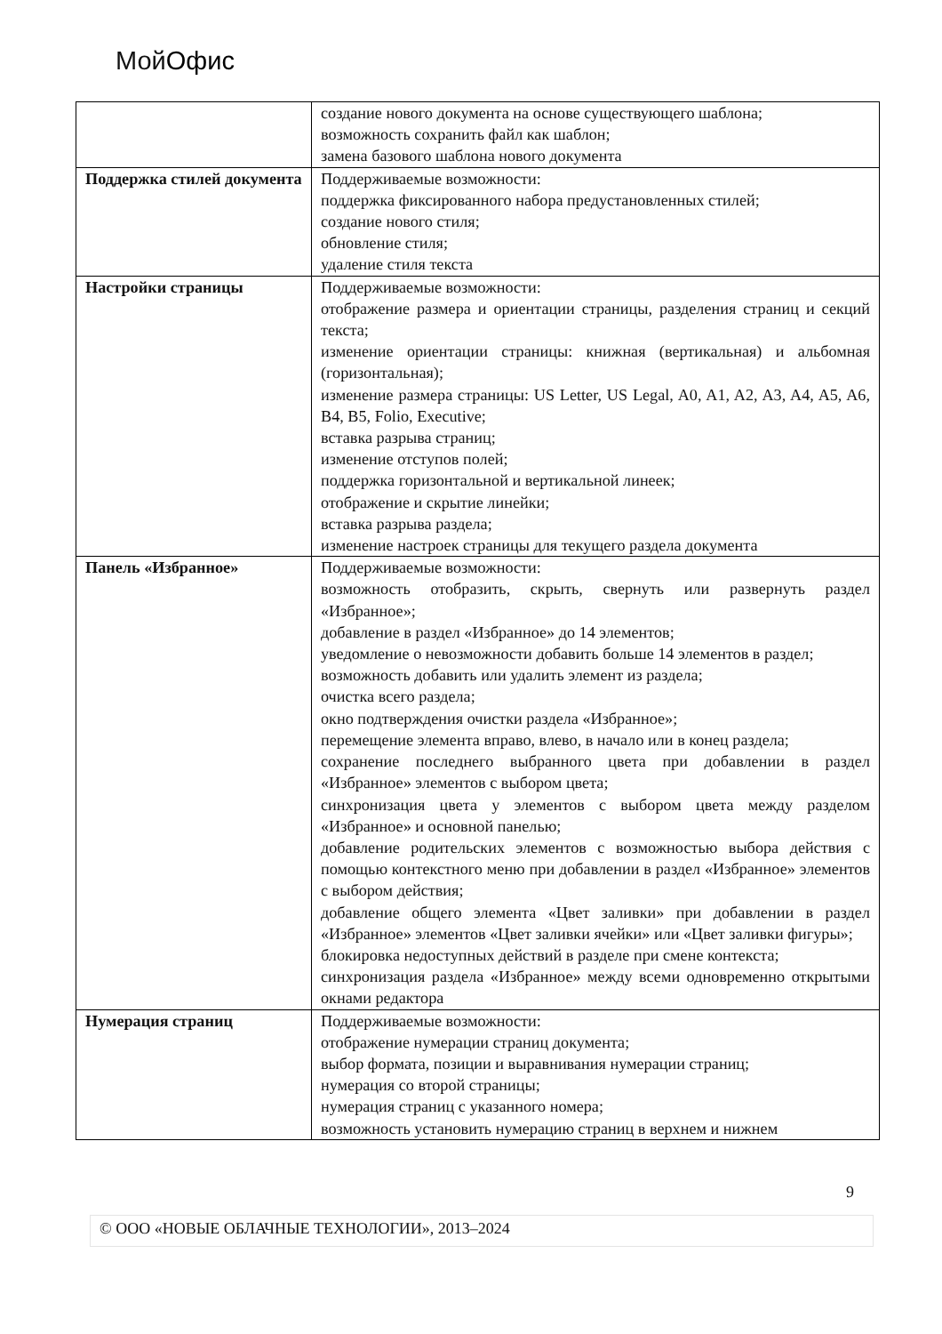МойОфис
| | создание нового документа на основе существующего шаблона; возможность сохранить файл как шаблон; замена базового шаблона нового документа |
| Поддержка стилей документа | Поддерживаемые возможности: поддержка фиксированного набора предустановленных стилей; создание нового стиля; обновление стиля; удаление стиля текста |
| Настройки страницы | Поддерживаемые возможности: отображение размера и ориентации страницы, разделения страниц и секций текста; изменение ориентации страницы: книжная (вертикальная) и альбомная (горизонтальная); изменение размера страницы: US Letter, US Legal, A0, A1, A2, A3, A4, A5, A6, B4, B5, Folio, Executive; вставка разрыва страниц; изменение отступов полей; поддержка горизонтальной и вертикальной линеек; отображение и скрытие линейки; вставка разрыва раздела; изменение настроек страницы для текущего раздела документа |
| Панель «Избранное» | Поддерживаемые возможности: возможность отобразить, скрыть, свернуть или развернуть раздел «Избранное»; добавление в раздел «Избранное» до 14 элементов; уведомление о невозможности добавить больше 14 элементов в раздел; возможность добавить или удалить элемент из раздела; очистка всего раздела; окно подтверждения очистки раздела «Избранное»; перемещение элемента вправо, влево, в начало или в конец раздела; сохранение последнего выбранного цвета при добавлении в раздел «Избранное» элементов с выбором цвета; синхронизация цвета у элементов с выбором цвета между разделом «Избранное» и основной панелью; добавление родительских элементов с возможностью выбора действия с помощью контекстного меню при добавлении в раздел «Избранное» элементов с выбором действия; добавление общего элемента «Цвет заливки» при добавлении в раздел «Избранное» элементов «Цвет заливки ячейки» или «Цвет заливки фигуры»; блокировка недоступных действий в разделе при смене контекста; синхронизация раздела «Избранное» между всеми одновременно открытыми окнами редактора |
| Нумерация страниц | Поддерживаемые возможности: отображение нумерации страниц документа; выбор формата, позиции и выравнивания нумерации страниц; нумерация со второй страницы; нумерация страниц с указанного номера; возможность установить нумерацию страниц в верхнем и нижнем |
9
© ООО «НОВЫЕ ОБЛАЧНЫЕ ТЕХНОЛОГИИ», 2013–2024